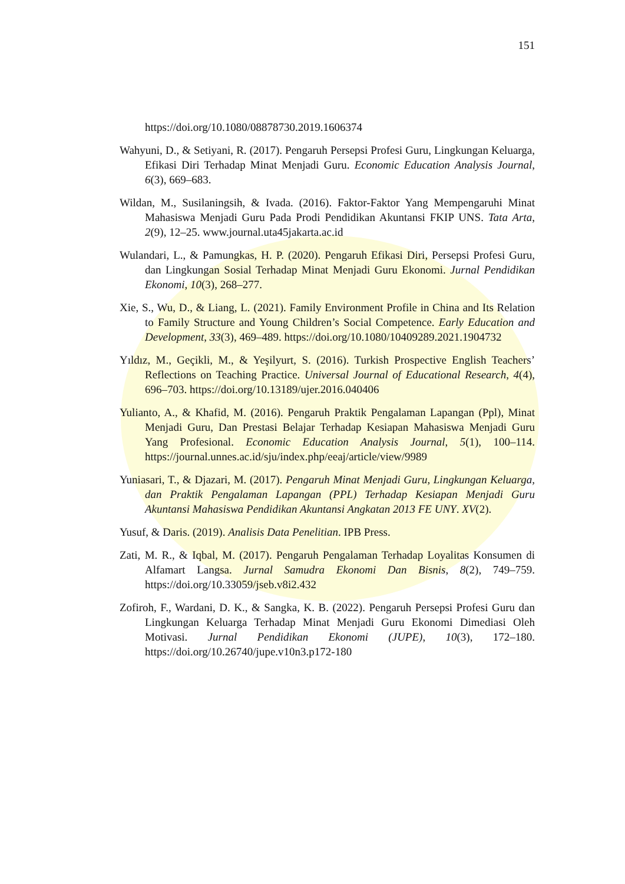151
https://doi.org/10.1080/08878730.2019.1606374
Wahyuni, D., & Setiyani, R. (2017). Pengaruh Persepsi Profesi Guru, Lingkungan Keluarga, Efikasi Diri Terhadap Minat Menjadi Guru. Economic Education Analysis Journal, 6(3), 669–683.
Wildan, M., Susilaningsih, & Ivada. (2016). Faktor-Faktor Yang Mempengaruhi Minat Mahasiswa Menjadi Guru Pada Prodi Pendidikan Akuntansi FKIP UNS. Tata Arta, 2(9), 12–25. www.journal.uta45jakarta.ac.id
Wulandari, L., & Pamungkas, H. P. (2020). Pengaruh Efikasi Diri, Persepsi Profesi Guru, dan Lingkungan Sosial Terhadap Minat Menjadi Guru Ekonomi. Jurnal Pendidikan Ekonomi, 10(3), 268–277.
Xie, S., Wu, D., & Liang, L. (2021). Family Environment Profile in China and Its Relation to Family Structure and Young Children’s Social Competence. Early Education and Development, 33(3), 469–489. https://doi.org/10.1080/10409289.2021.1904732
Yıldız, M., Geçikli, M., & Yeşilyurt, S. (2016). Turkish Prospective English Teachers’ Reflections on Teaching Practice. Universal Journal of Educational Research, 4(4), 696–703. https://doi.org/10.13189/ujer.2016.040406
Yulianto, A., & Khafid, M. (2016). Pengaruh Praktik Pengalaman Lapangan (Ppl), Minat Menjadi Guru, Dan Prestasi Belajar Terhadap Kesiapan Mahasiswa Menjadi Guru Yang Profesional. Economic Education Analysis Journal, 5(1), 100–114. https://journal.unnes.ac.id/sju/index.php/eeaj/article/view/9989
Yuniasari, T., & Djazari, M. (2017). Pengaruh Minat Menjadi Guru, Lingkungan Keluarga, dan Praktik Pengalaman Lapangan (PPL) Terhadap Kesiapan Menjadi Guru Akuntansi Mahasiswa Pendidikan Akuntansi Angkatan 2013 FE UNY. XV(2).
Yusuf, & Daris. (2019). Analisis Data Penelitian. IPB Press.
Zati, M. R., & Iqbal, M. (2017). Pengaruh Pengalaman Terhadap Loyalitas Konsumen di Alfamart Langsa. Jurnal Samudra Ekonomi Dan Bisnis, 8(2), 749–759. https://doi.org/10.33059/jseb.v8i2.432
Zofiroh, F., Wardani, D. K., & Sangka, K. B. (2022). Pengaruh Persepsi Profesi Guru dan Lingkungan Keluarga Terhadap Minat Menjadi Guru Ekonomi Dimediasi Oleh Motivasi. Jurnal Pendidikan Ekonomi (JUPE), 10(3), 172–180. https://doi.org/10.26740/jupe.v10n3.p172-180